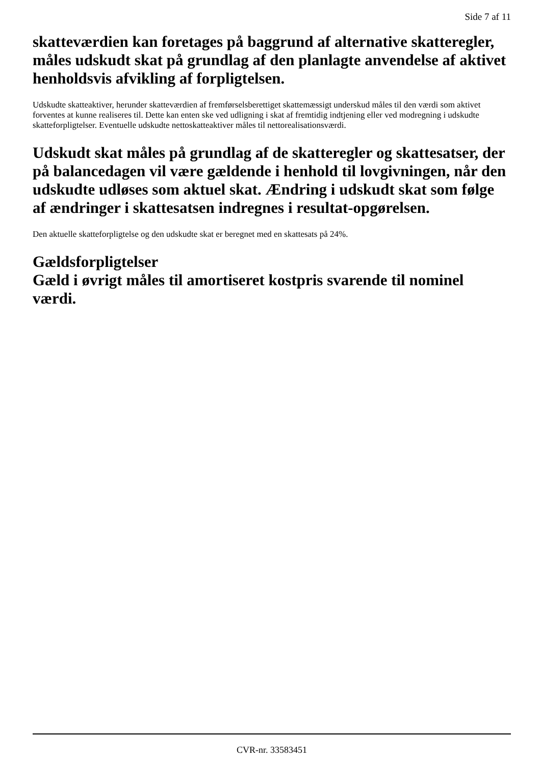Side 7 af 11
skatteværdien kan foretages på baggrund af alternative skatteregler, måles udskudt skat på grundlag af den planlagte anvendelse af aktivet henholdsvis afvikling af forpligtelsen.
Udskudte skatteaktiver, herunder skatteværdien af fremførselsberettiget skattemæssigt underskud måles til den værdi som aktivet forventes at kunne realiseres til. Dette kan enten ske ved udligning i skat af fremtidig indtjening eller ved modregning i udskudte skatteforpligtelser. Eventuelle udskudte nettoskatteaktiver måles til nettorealisationsværdi.
Udskudt skat måles på grundlag af de skatteregler og skattesatser, der på balancedagen vil være gældende i henhold til lovgivningen, når den udskudte udløses som aktuel skat. Ændring i udskudt skat som følge af ændringer i skattesatsen indregnes i resultat-opgørelsen.
Den aktuelle skatteforpligtelse og den udskudte skat er beregnet med en skattesats på 24%.
Gældsforpligtelser
Gæld i øvrigt måles til amortiseret kostpris svarende til nominel værdi.
CVR-nr. 33583451